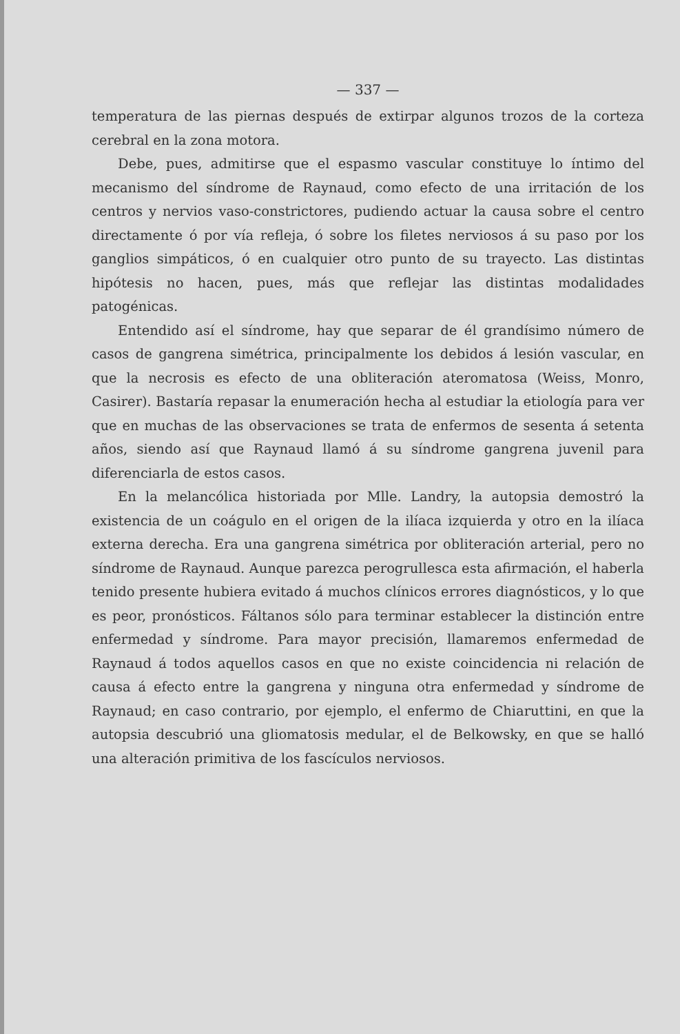— 337 —
temperatura de las piernas después de extirpar algunos trozos de la corteza cerebral en la zona motora.
Debe, pues, admitirse que el espasmo vascular constituye lo íntimo del mecanismo del síndrome de Raynaud, como efecto de una irritación de los centros y nervios vaso-constrictores, pudiendo actuar la causa sobre el centro directamente ó por vía refleja, ó sobre los filetes nerviosos á su paso por los ganglios simpáticos, ó en cualquier otro punto de su trayecto. Las distintas hipótesis no hacen, pues, más que reflejar las distintas modalidades patogénicas.
Entendido así el síndrome, hay que separar de él grandísimo número de casos de gangrena simétrica, principalmente los debidos á lesión vascular, en que la necrosis es efecto de una obliteración ateromatosa (Weiss, Monro, Casirer). Bastaría repasar la enumeración hecha al estudiar la etiología para ver que en muchas de las observaciones se trata de enfermos de sesenta á setenta años, siendo así que Raynaud llamó á su síndrome gangrena juvenil para diferenciarla de estos casos.
En la melancólica historiada por Mlle. Landry, la autopsia demostró la existencia de un coágulo en el origen de la ilíaca izquierda y otro en la ilíaca externa derecha. Era una gangrena simétrica por obliteración arterial, pero no síndrome de Raynaud. Aunque parezca perogrullesca esta afirmación, el haberla tenido presente hubiera evitado á muchos clínicos errores diagnósticos, y lo que es peor, pronósticos. Fáltanos sólo para terminar establecer la distinción entre enfermedad y síndrome. Para mayor precisión, llamaremos enfermedad de Raynaud á todos aquellos casos en que no existe coincidencia ni relación de causa á efecto entre la gangrena y ninguna otra enfermedad y síndrome de Raynaud; en caso contrario, por ejemplo, el enfermo de Chiaruttini, en que la autopsia descubrió una gliomatosis medular, el de Belkowsky, en que se halló una alteración primitiva de los fascículos nerviosos.